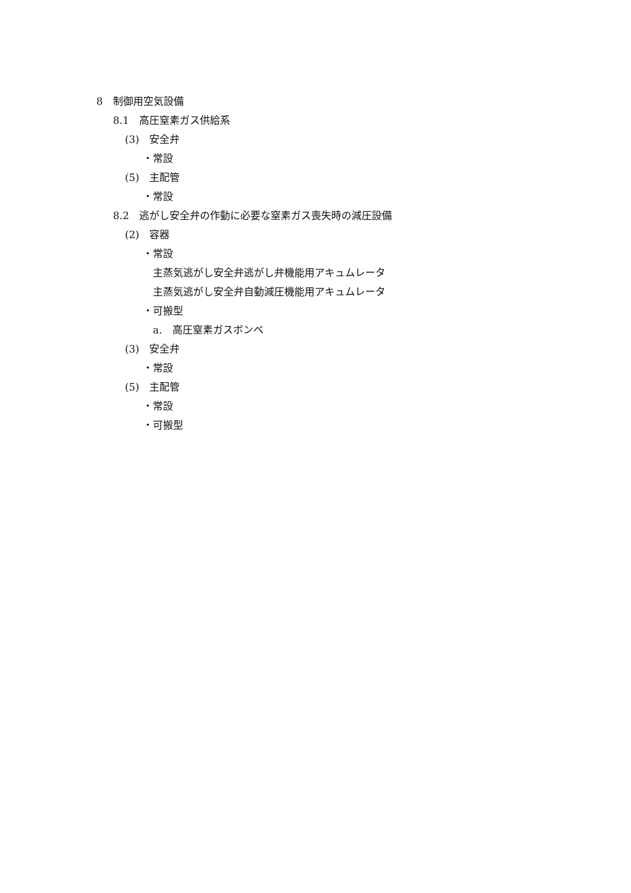8　制御用空気設備
8.1　高圧窒素ガス供給系
(3)　安全弁
・常設
(5)　主配管
・常設
8.2　逃がし安全弁の作動に必要な窒素ガス喪失時の減圧設備
(2)　容器
・常設
主蒸気逃がし安全弁逃がし弁機能用アキュムレータ
主蒸気逃がし安全弁自動減圧機能用アキュムレータ
・可搬型
a.　高圧窒素ガスボンベ
(3)　安全弁
・常設
(5)　主配管
・常設
・可搬型